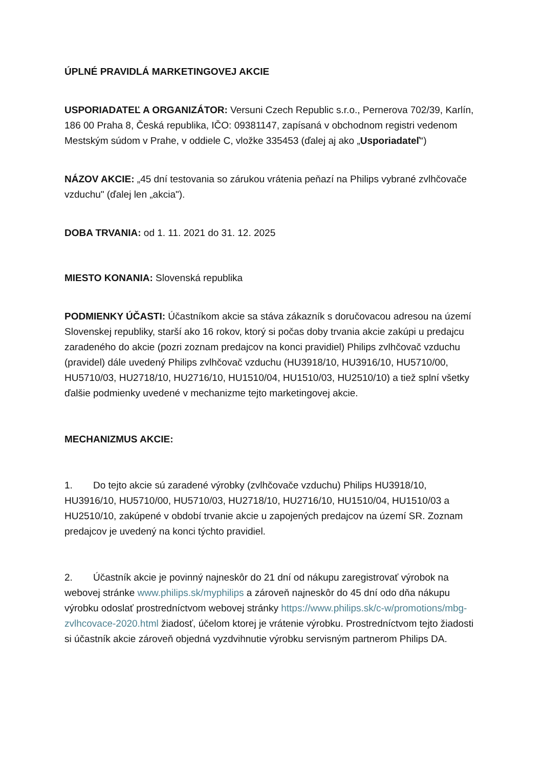ÚPLNÉ PRAVIDLÁ MARKETINGOVEJ AKCIE
USPORIADATEĽ A ORGANIZÁTOR: Versuni Czech Republic s.r.o., Pernerova 702/39, Karlín, 186 00 Praha 8, Česká republika, IČO: 09381147, zapísaná v obchodnom registri vedenom Mestským súdom v Prahe, v oddiele C, vložke 335453 (ďalej aj ako „Usporiadateľ“)
NÁZOV AKCIE: „45 dní testovania so zárukou vrátenia peňazí na Philips vybrané zvlhčovače vzduchu" (ďalej len „akcia").
DOBA TRVANIA: od 1. 11. 2021 do 31. 12. 2025
MIESTO KONANIA: Slovenská republika
PODMIENKY ÚČASTI: Účastníkom akcie sa stáva zákazník s doručovacou adresou na území Slovenskej republiky, starší ako 16 rokov, ktorý si počas doby trvania akcie zakúpi u predajcu zaradeného do akcie (pozri zoznam predajcov na konci pravidiel) Philips zvlhčovač vzduchu (pravidel) dále uvedený Philips zvlhčovač vzduchu (HU3918/10, HU3916/10, HU5710/00, HU5710/03, HU2718/10, HU2716/10, HU1510/04, HU1510/03, HU2510/10) a tiež splní všetky ďalšie podmienky uvedené v mechanizme tejto marketingovej akcie.
MECHANIZMUS AKCIE:
1. Do tejto akcie sú zaradené výrobky (zvlhčovače vzduchu) Philips HU3918/10, HU3916/10, HU5710/00, HU5710/03, HU2718/10, HU2716/10, HU1510/04, HU1510/03 a HU2510/10, zakúpené v období trvanie akcie u zapojených predajcov na území SR. Zoznam predajcov je uvedený na konci týchto pravidiel.
2. Účastník akcie je povinný najneskôr do 21 dní od nákupu zaregistrovať výrobok na webovej stránke www.philips.sk/myphilips a zároveň najneskôr do 45 dní odo dňa nákupu výrobku odoslať prostredníctvom webovej stránky https://www.philips.sk/c-w/promotions/mbg-zvlhcovace-2020.html žiadosť, účelom ktorej je vrátenie výrobku. Prostredníctvom tejto žiadosti si účastník akcie zároveň objedná vyzdvihnutie výrobku servisným partnerom Philips DA.